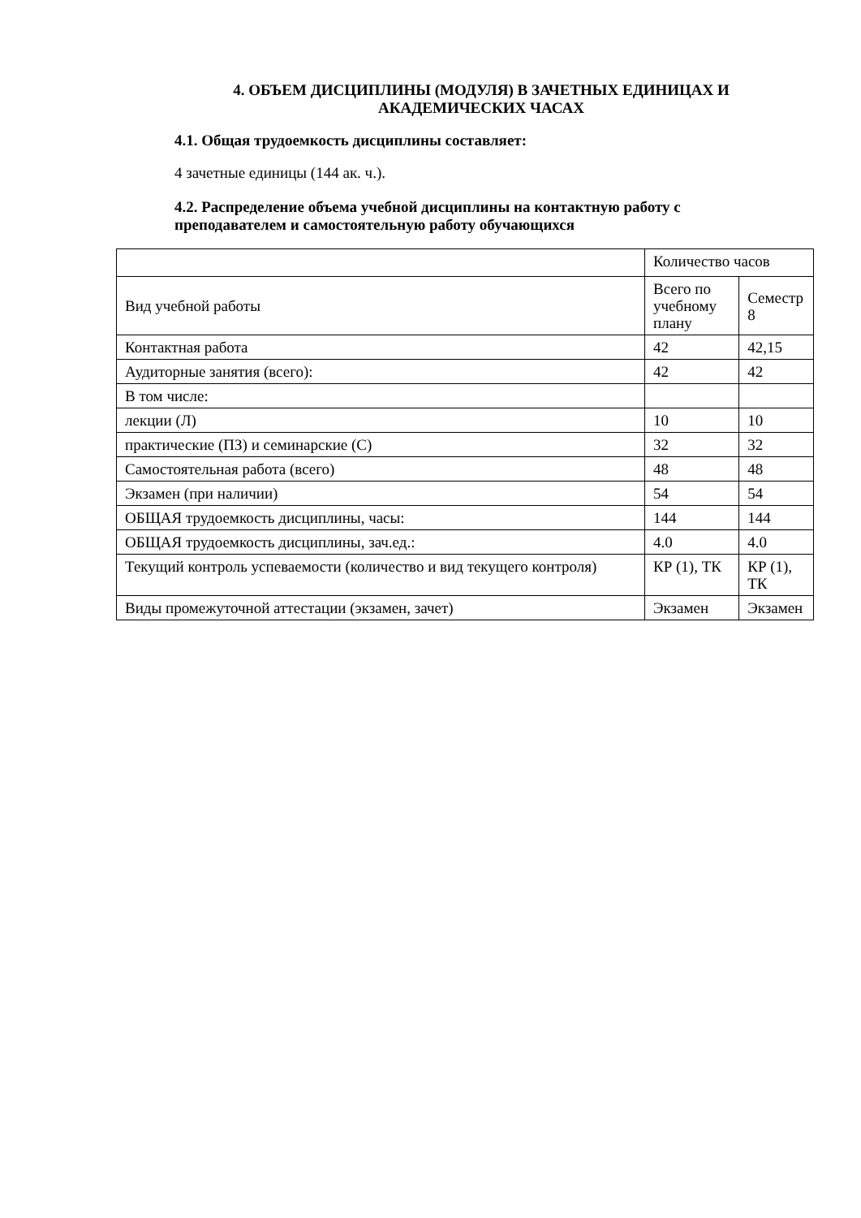4. ОБЪЕМ ДИСЦИПЛИНЫ (МОДУЛЯ) В ЗАЧЕТНЫХ ЕДИНИЦАХ И АКАДЕМИЧЕСКИХ ЧАСАХ
4.1. Общая трудоемкость дисциплины составляет:
4 зачетные единицы (144 ак. ч.).
4.2. Распределение объема учебной дисциплины на контактную работу с преподавателем и самостоятельную работу обучающихся
| | Количество часов | |
| Вид учебной работы | Всего по учебному плану | Семестр 8 |
| Контактная работа | 42 | 42,15 |
| Аудиторные занятия (всего): | 42 | 42 |
| В том числе: | | |
| лекции (Л) | 10 | 10 |
| практические (ПЗ) и семинарские (С) | 32 | 32 |
| Самостоятельная работа (всего) | 48 | 48 |
| Экзамен (при наличии) | 54 | 54 |
| ОБЩАЯ трудоемкость дисциплины, часы: | 144 | 144 |
| ОБЩАЯ трудоемкость дисциплины, зач.ед.: | 4.0 | 4.0 |
| Текущий контроль успеваемости (количество и вид текущего контроля) | КР (1), ТК | КР (1), ТК |
| Виды промежуточной аттестации (экзамен, зачет) | Экзамен | Экзамен |